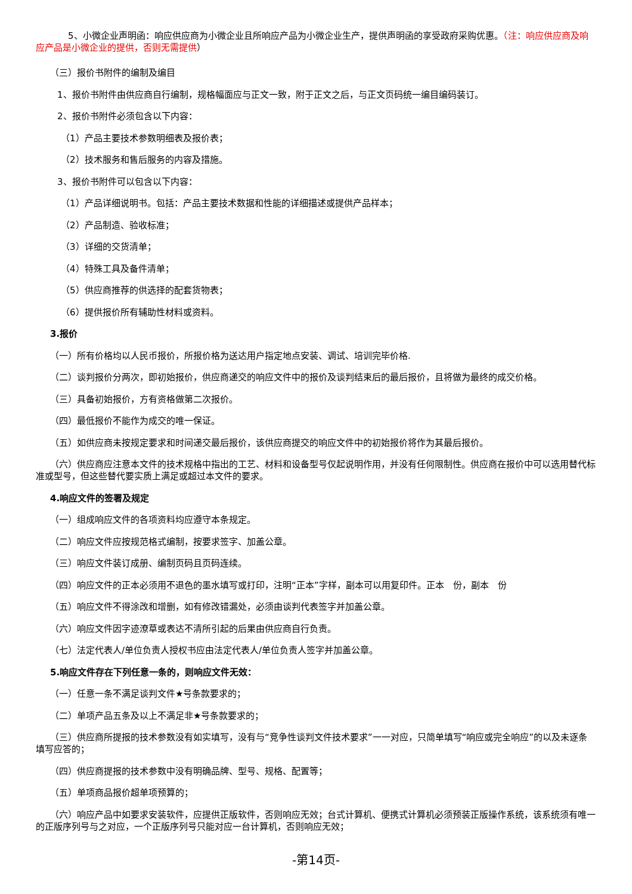5、小微企业声明函：响应供应商为小微企业且所响应产品为小微企业生产，提供声明函的享受政府采购优惠。（注：响应供应商及响应产品是小微企业的提供，否则无需提供）
（三）报价书附件的编制及编目
1、报价书附件由供应商自行编制，规格幅面应与正文一致，附于正文之后，与正文页码统一编目编码装订。
2、报价书附件必须包含以下内容：
（1）产品主要技术参数明细表及报价表；
（2）技术服务和售后服务的内容及措施。
3、报价书附件可以包含以下内容：
（1）产品详细说明书。包括：产品主要技术数据和性能的详细描述或提供产品样本；
（2）产品制造、验收标准；
（3）详细的交货清单；
（4）特殊工具及备件清单；
（5）供应商推荐的供选择的配套货物表；
（6）提供报价所有辅助性材料或资料。
3.报价
（一）所有价格均以人民币报价，所报价格为送达用户指定地点安装、调试、培训完毕价格.
（二）谈判报价分两次，即初始报价，供应商递交的响应文件中的报价及谈判结束后的最后报价，且将做为最终的成交价格。
（三）具备初始报价，方有资格做第二次报价。
（四）最低报价不能作为成交的唯一保证。
（五）如供应商未按规定要求和时间递交最后报价，该供应商提交的响应文件中的初始报价将作为其最后报价。
（六）供应商应注意本文件的技术规格中指出的工艺、材料和设备型号仅起说明作用，并没有任何限制性。供应商在报价中可以选用替代标准或型号，但这些替代要实质上满足或超过本文件的要求。
4.响应文件的签署及规定
（一）组成响应文件的各项资料均应遵守本条规定。
（二）响应文件应按规范格式编制，按要求签字、加盖公章。
（三）响应文件装订成册、编制页码且页码连续。
（四）响应文件的正本必须用不退色的墨水填写或打印，注明“正本”字样，副本可以用复印件。正本　份，副本　份
（五）响应文件不得涂改和增删，如有修改错漏处，必须由谈判代表签字并加盖公章。
（六）响应文件因字迹潦草或表达不清所引起的后果由供应商自行负责。
（七）法定代表人/单位负责人授权书应由法定代表人/单位负责人签字并加盖公章。
5.响应文件存在下列任意一条的，则响应文件无效：
（一）任意一条不满足谈判文件★号条款要求的；
（二）单项产品五条及以上不满足非★号条款要求的；
（三）供应商所提报的技术参数没有如实填写，没有与“竞争性谈判文件技术要求”一一对应，只简单填写“响应或完全响应”的以及未逐条填写应答的；
（四）供应商提报的技术参数中没有明确品牌、型号、规格、配置等；
（五）单项商品报价超单项预算的；
（六）响应产品中如要求安装软件，应提供正版软件，否则响应无效；台式计算机、便携式计算机必须预装正版操作系统，该系统须有唯一的正版序列号与之对应，一个正版序列号只能对应一台计算机，否则响应无效；
-第14页-